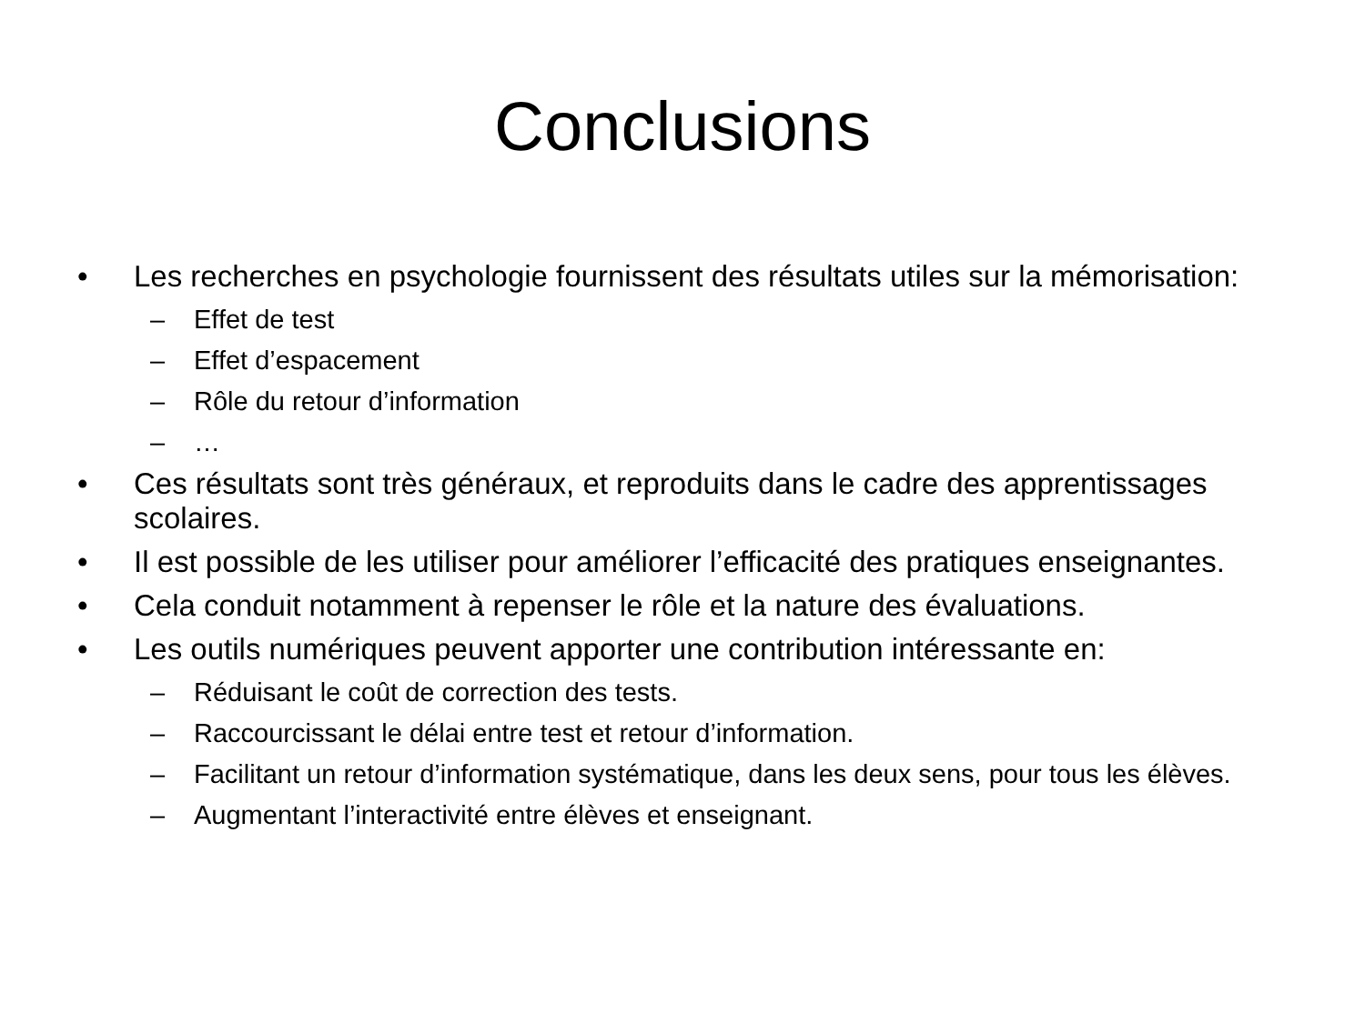Conclusions
• Les recherches en psychologie fournissent des résultats utiles sur la mémorisation:
– Effet de test
– Effet d’espacement
– Rôle du retour d’information
– …
• Ces résultats sont très généraux, et reproduits dans le cadre des apprentissages scolaires.
• Il est possible de les utiliser pour améliorer l’efficacité des pratiques enseignantes.
• Cela conduit notamment à repenser le rôle et la nature des évaluations.
• Les outils numériques peuvent apporter une contribution intéressante en:
– Réduisant le coût de correction des tests.
– Raccourcissant le délai entre test et retour d’information.
– Facilitant un retour d’information systématique, dans les deux sens, pour tous les élèves.
– Augmentant l’interactivité entre élèves et enseignant.